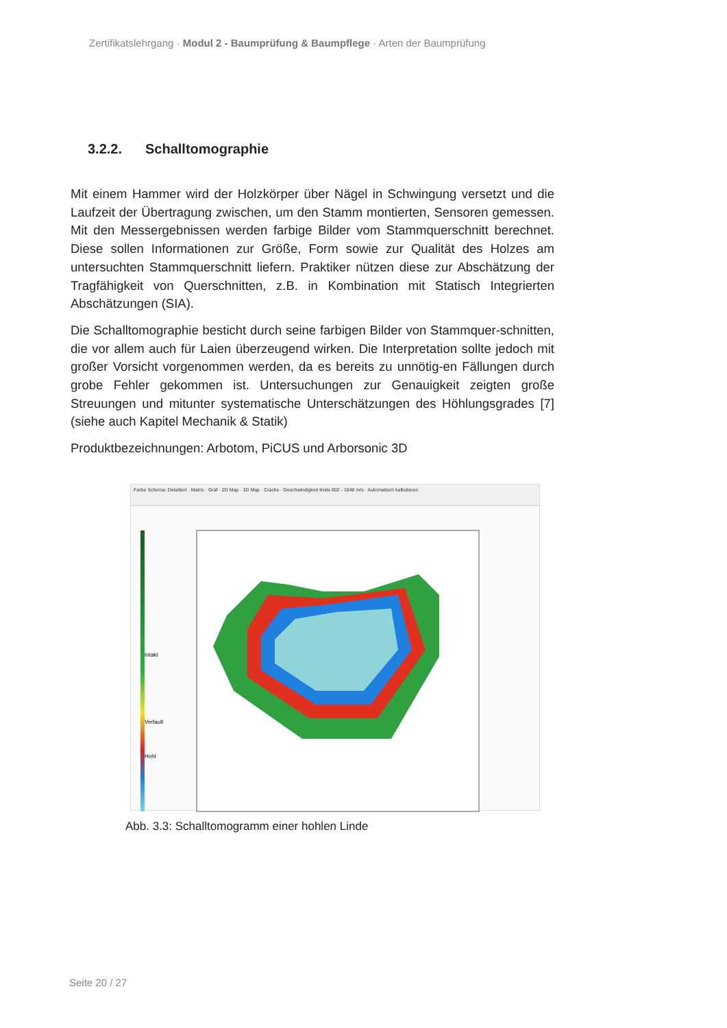Zertifikatslehrgang · Modul 2 - Baumprüfung & Baumpflege · Arten der Baumprüfung
3.2.2. Schalltomographie
Mit einem Hammer wird der Holzkörper über Nägel in Schwingung versetzt und die Laufzeit der Übertragung zwischen, um den Stamm montierten, Sensoren gemessen. Mit den Messergebnissen werden farbige Bilder vom Stammquerschnitt berechnet. Diese sollen Informationen zur Größe, Form sowie zur Qualität des Holzes am untersuchten Stammquerschnitt liefern. Praktiker nützen diese zur Abschätzung der Tragfähigkeit von Querschnitten, z.B. in Kombination mit Statisch Integrierten Abschätzungen (SIA).
Die Schalltomographie besticht durch seine farbigen Bilder von Stammquer-schnitten, die vor allem auch für Laien überzeugend wirken. Die Interpretation sollte jedoch mit großer Vorsicht vorgenommen werden, da es bereits zu unnötig-en Fällungen durch grobe Fehler gekommen ist. Untersuchungen zur Genauigkeit zeigten große Streuungen und mitunter systematische Unterschätzungen des Höhlungsgrades [7] (siehe auch Kapitel Mechanik & Statik)
Produktbezeichnungen: Arbotom, PiCUS und Arborsonic 3D
Farbe Schema: Detailiert · Matrix · Graf · 2D Map · 3D Map · Cracks · Geschwindigkeit limits 802 - 1048 m/s · Automatisch kalkulieren
Intakt
Verfault
Hohl
Abb. 3.3: Schalltomogramm einer hohlen Linde
Seite 20 / 27